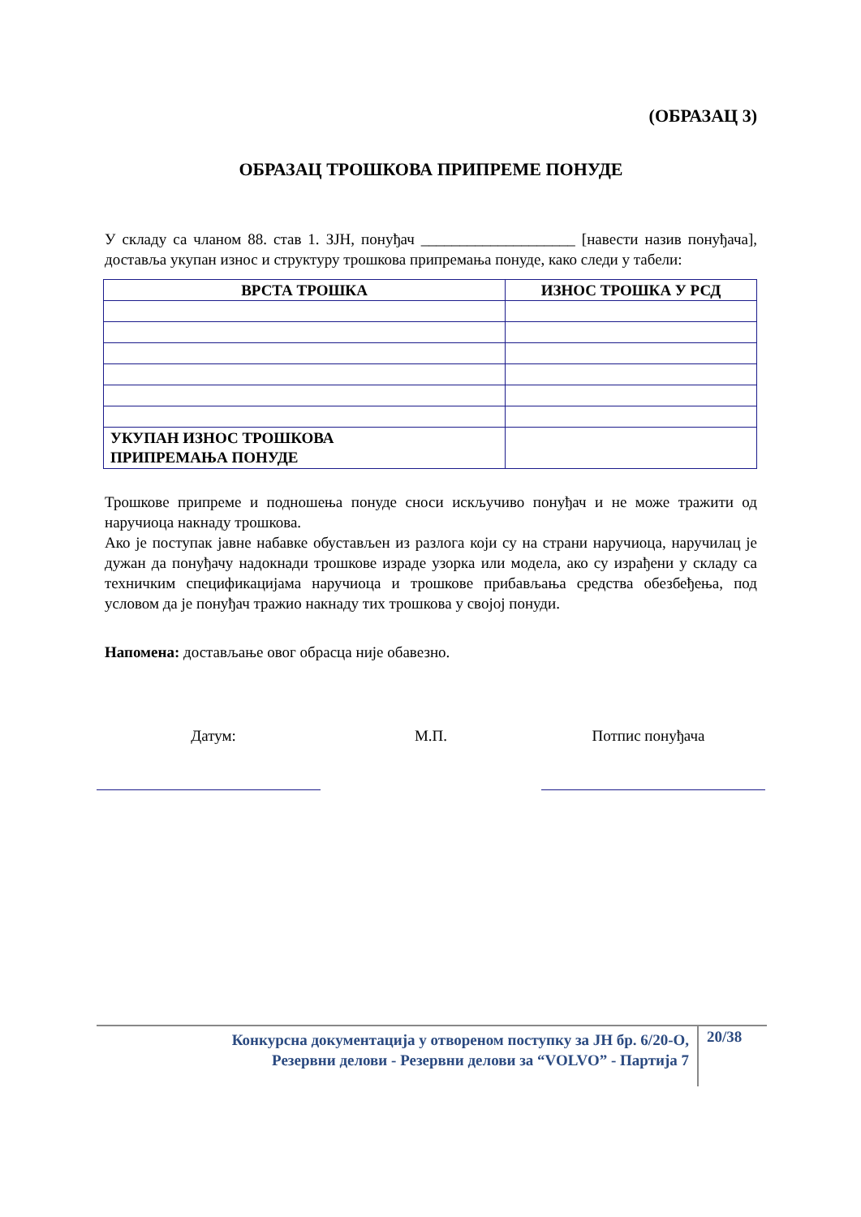(ОБРАЗАЦ 3)
ОБРАЗАЦ ТРОШКОВА ПРИПРЕМЕ ПОНУДЕ
У складу са чланом 88. став 1. ЗЈН, понуђач ____________________ [навести назив понуђача], доставља укупан износ и структуру трошкова припремања понуде, како следи у табели:
| ВРСТА ТРОШКА | ИЗНОС ТРОШКА У РСД |
| --- | --- |
| УКУПАН ИЗНОС ТРОШКОВА ПРИПРЕМАЊА ПОНУДЕ | |
Трошкове припреме и подношења понуде сноси искључиво понуђач и не може тражити од наручиоца накнаду трошкова.
Ако је поступак јавне набавке обустављен из разлога који су на страни наручиоца, наручилац је дужан да понуђачу надокнади трошкове израде узорка или модела, ако су израђени у складу са техничким спецификацијама наручиоца и трошкове прибављања средства обезбеђења, под условом да је понуђач тражио накнаду тих трошкова у својој понуди.
Напомена: достављање овог обрасца није обавезно.
Датум: М.П. Потпис понуђача
Конкурсна документација у отвореном поступку за ЈН бр. 6/20-О,
Резервни делови - Резервни делови за “VOLVO” - Партија 7
20/38